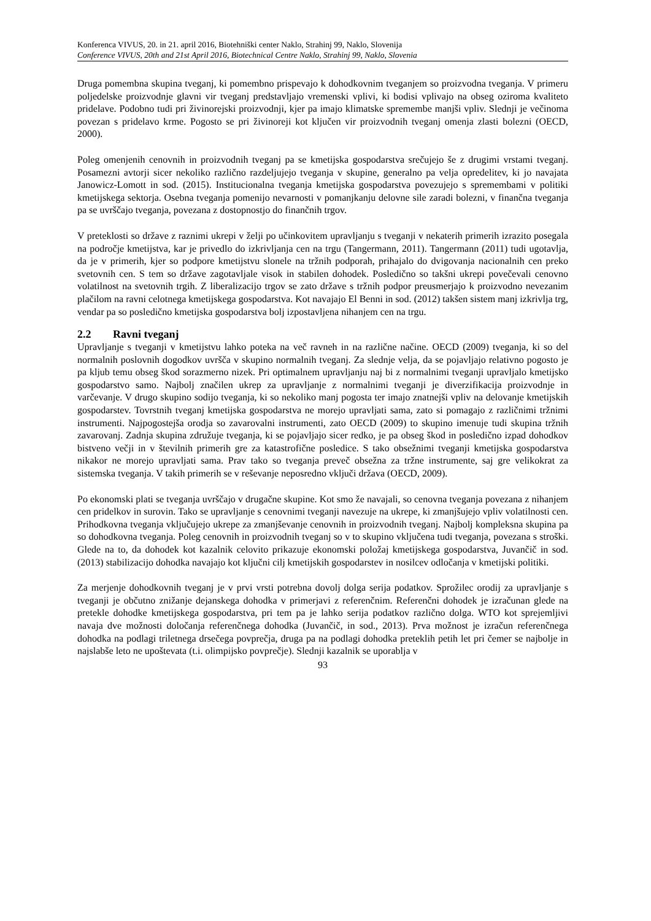Konferenca VIVUS, 20. in 21. april 2016, Biotehniški center Naklo, Strahinj 99, Naklo, Slovenija
Conference VIVUS, 20th and 21st April 2016, Biotechnical Centre Naklo, Strahinj 99, Naklo, Slovenia
Druga pomembna skupina tveganj, ki pomembno prispevajo k dohodkovnim tveganjem so proizvodna tveganja. V primeru poljedelske proizvodnje glavni vir tveganj predstavljajo vremenski vplivi, ki bodisi vplivajo na obseg oziroma kvaliteto pridelave. Podobno tudi pri živinorejski proizvodnji, kjer pa imajo klimatske spremembe manjši vpliv. Slednji je večinoma povezan s pridelavo krme. Pogosto se pri živinoreji kot ključen vir proizvodnih tveganj omenja zlasti bolezni (OECD, 2000).
Poleg omenjenih cenovnih in proizvodnih tveganj pa se kmetijska gospodarstva srečujejo še z drugimi vrstami tveganj. Posamezni avtorji sicer nekoliko različno razdeljujejo tveganja v skupine, generalno pa velja opredelitev, ki jo navajata Janowicz-Lomott in sod. (2015). Institucionalna tveganja kmetijska gospodarstva povezujejo s spremembami v politiki kmetijskega sektorja. Osebna tveganja pomenijo nevarnosti v pomanjkanju delovne sile zaradi bolezni, v finančna tveganja pa se uvrščajo tveganja, povezana z dostopnostjo do finančnih trgov.
V preteklosti so države z raznimi ukrepi v želji po učinkovitem upravljanju s tveganji v nekaterih primerih izrazito posegala na področje kmetijstva, kar je privedlo do izkrivljanja cen na trgu (Tangermann, 2011). Tangermann (2011) tudi ugotavlja, da je v primerih, kjer so podpore kmetijstvu slonele na tržnih podporah, prihajalo do dvigovanja nacionalnih cen preko svetovnih cen. S tem so države zagotavljale visok in stabilen dohodek. Posledično so takšni ukrepi povečevali cenovno volatilnost na svetovnih trgih. Z liberalizacijo trgov se zato države s tržnih podpor preusmerjajo k proizvodno nevezanim plačilom na ravni celotnega kmetijskega gospodarstva. Kot navajajo El Benni in sod. (2012) takšen sistem manj izkrivlja trg, vendar pa so posledično kmetijska gospodarstva bolj izpostavljena nihanjem cen na trgu.
2.2 Ravni tveganj
Upravljanje s tveganji v kmetijstvu lahko poteka na več ravneh in na različne načine. OECD (2009) tveganja, ki so del normalnih poslovnih dogodkov uvršča v skupino normalnih tveganj. Za slednje velja, da se pojavljajo relativno pogosto je pa kljub temu obseg škod sorazmerno nizek. Pri optimalnem upravljanju naj bi z normalnimi tveganji upravljalo kmetijsko gospodarstvo samo. Najbolj značilen ukrep za upravljanje z normalnimi tveganji je diverzifikacija proizvodnje in varčevanje. V drugo skupino sodijo tveganja, ki so nekoliko manj pogosta ter imajo znatnejši vpliv na delovanje kmetijskih gospodarstev. Tovrstnih tveganj kmetijska gospodarstva ne morejo upravljati sama, zato si pomagajo z različnimi tržnimi instrumenti. Najpogostejša orodja so zavarovalni instrumenti, zato OECD (2009) to skupino imenuje tudi skupina tržnih zavarovanj. Zadnja skupina združuje tveganja, ki se pojavljajo sicer redko, je pa obseg škod in posledično izpad dohodkov bistveno večji in v številnih primerih gre za katastrofične posledice. S tako obsežnimi tveganji kmetijska gospodarstva nikakor ne morejo upravljati sama. Prav tako so tveganja preveč obsežna za tržne instrumente, saj gre velikokrat za sistemska tveganja. V takih primerih se v reševanje neposredno vključi država (OECD, 2009).
Po ekonomski plati se tveganja uvrščajo v drugačne skupine. Kot smo že navajali, so cenovna tveganja povezana z nihanjem cen pridelkov in surovin. Tako se upravljanje s cenovnimi tveganji navezuje na ukrepe, ki zmanjšujejo vpliv volatilnosti cen. Prihodkovna tveganja vključujejo ukrepe za zmanjševanje cenovnih in proizvodnih tveganj. Najbolj kompleksna skupina pa so dohodkovna tveganja. Poleg cenovnih in proizvodnih tveganj so v to skupino vključena tudi tveganja, povezana s stroški. Glede na to, da dohodek kot kazalnik celovito prikazuje ekonomski položaj kmetijskega gospodarstva, Juvančič in sod. (2013) stabilizacijo dohodka navajajo kot ključni cilj kmetijskih gospodarstev in nosilcev odločanja v kmetijski politiki.
Za merjenje dohodkovnih tveganj je v prvi vrsti potrebna dovolj dolga serija podatkov. Sprožilec orodij za upravljanje s tveganji je občutno znižanje dejanskega dohodka v primerjavi z referenčnim. Referenčni dohodek je izračunan glede na pretekle dohodke kmetijskega gospodarstva, pri tem pa je lahko serija podatkov različno dolga. WTO kot sprejemljivi navaja dve možnosti določanja referenčnega dohodka (Juvančič, in sod., 2013). Prva možnost je izračun referenčnega dohodka na podlagi triletnega drsečega povprečja, druga pa na podlagi dohodka preteklih petih let pri čemer se najbolje in najslabše leto ne upoštevata (t.i. olimpijsko povprečje). Slednji kazalnik se uporablja v
93